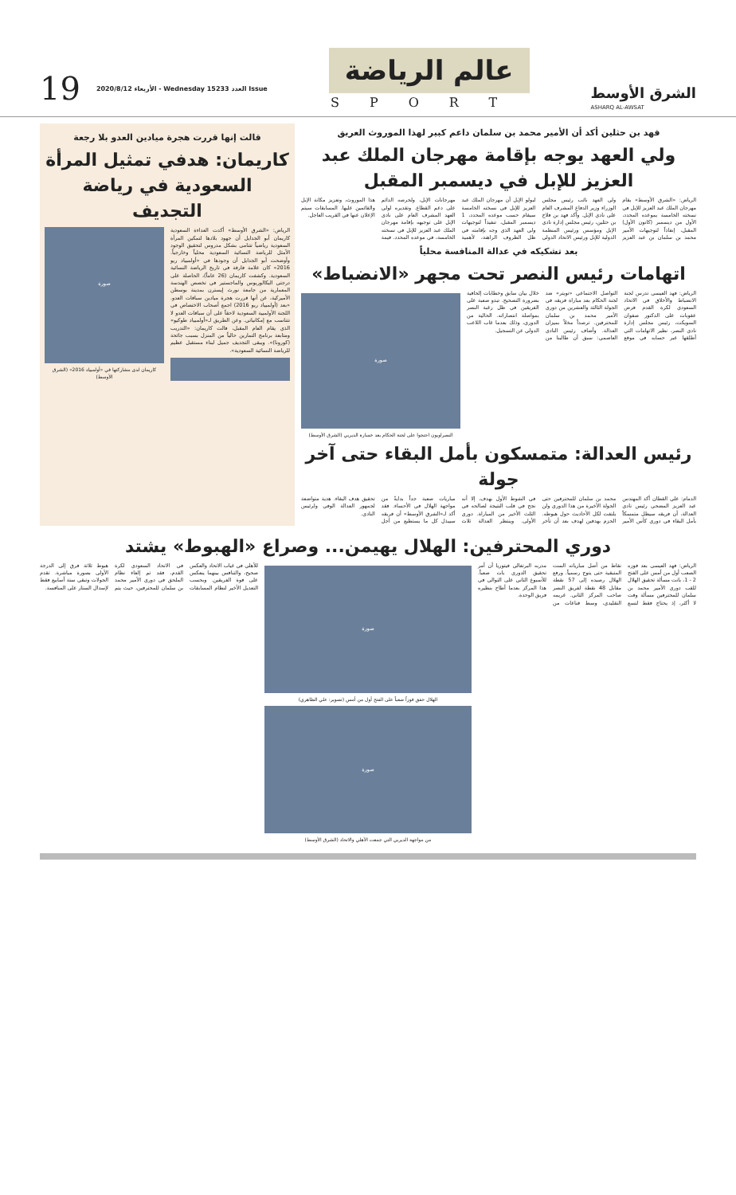الشرق الأوسط
ASHARQ AL-AWSAT
عالم الرياضة
SPORT
الأربعاء 2020/8/12 - Wednesday العدد 15233 Issue 19
فهد بن حثلين أكد أن الأمير محمد بن سلمان داعم كبير لهذا الموروث العريق
ولي العهد يوجه بإقامة مهرجان الملك عبد العزيز للإبل في ديسمبر المقبل
الرياض: «الشرق الأوسط» يقام مهرجان الملك عبد العزيز للإبل في نسخته الخامسة بموعده المحدد، الأول من ديسمبر (كانون الأول) المقبل، إنفاذاً لتوجيهات الأمير محمد بن سلمان بن عبد العزيز ولي العهد نائب رئيس مجلس الوزراء وزير الدفاع المشرف العام على نادي الإبل. وأكد فهد بن فلاح بن حثلين، رئيس مجلس إدارة نادي الإبل ومؤسس ورئيس المنظمة الدولية للإبل ورئيس الاتحاد الدولي لبولو الإبل أن مهرجان الملك عبد العزيز للإبل في نسخته الخامسة سيقام حسب موعده المحدد، 1 ديسمبر المقبل، تنفيذاً لتوجيهات ولي العهد الذي وجه بإقامته في ظل الظروف الراهنة، لأهمية مهرجانات الإبل، ولحرصه الدائم على دعم القطاع. وتقديره لولي العهد المشرف العام على نادي الإبل على توجيهه بإقامة مهرجان الملك عبد العزيز للإبل في نسخته الخامسة، في موعده المحدد. قيمة هذا الموروث، وتعزيز مكانة الإبل والقائمين عليها. المسابقات سيتم الإعلان عنها في القريب العاجل.
بعد تشكيكه في عدالة المنافسة محلياً
اتهامات رئيس النصر تحت مجهر «الانضباط»
الرياض: فهد العيسى تدرس لجنة الانضباط والأخلاق في الاتحاد السعودي لكرة القدم فرض عقوبات على الدكتور صفوان السويكت، رئيس مجلس إدارة نادي النصر، نظير الاتهامات التي أطلقها عبر حسابه في موقع التواصل الاجتماعي «تويتر» ضد لجنة الحكام بعد مباراة فريقه في الجولة الثالثة والعشرين من دوري الأمير محمد بن سلمان للمحترفين. ترصداً مخلاً بميزان العدالة. وأضاف رئيس النادي العاصمي: سبق أن طالبنا من خلال بيان سابق وخطابات إلحاقية بضرورة التصحيح. تبدو صعبة على الفريقين في ظل رغبة النصر بمواصلة انتصاراته. الحالية من الدوري، وذلك بعدما غاب اللاعب الدولي عن التسجيل.
صورة
النصراويون احتجوا على لجنة الحكام بعد خسارة الديربي (الشرق الأوسط)
رئيس العدالة: متمسكون بأمل البقاء حتى آخر جولة
الدمام: علي القطان أكد المهندس عبد العزيز المضحي رئيس نادي العدالة، أن فريقه سيظل متمسكاً بأمل البقاء في دوري كأس الأمير محمد بن سلمان للمحترفين حتى الجولة الأخيرة من هذا الدوري ولن يلتفت لكل الأحاديث حول هبوطه. الحزم بهدفين لهدف بعد أن تأخر في الشوط الأول بهدف، إلا أنه نجح في قلب النتيجة لصالحه في الثلث الأخير من المباراة. دوري الأولى. وينتظر العدالة ثلاث مباريات صعبة جداً بدايةً من مواجهة الهلال في الأحساء. فقد أكد لـ«الشرق الأوسط» أن فريقه سيبذل كل ما يستطيع من أجل تحقيق هدف البقاء. هدية متواضعة لجمهور العدالة الوفي ولرئيس النادي.
قالت إنها قررت هجرة ميادين العدو بلا رجعة
كاريمان: هدفي تمثيل المرأة السعودية في رياضة التجديف
الرياض: «الشرق الأوسط» أكدت العداءة السعودية كاريمان أبو الجدايل أن جهود بلادها لتمكين المرأة السعودية رياضياً تتنامى بشكل مدروس لتحقيق الوجود الأمثل للرياضة النسائية السعودية محلياً وخارجياً. وأوضحت أبو الجدايل أن وجودها في «أولمبياد ريو 2016» كان علامة فارقة في تاريخ الرياضة النسائية السعودية. وكشفت كاريمان (26 عاماً)، الحاصلة على درجتي البكالوريوس والماجستير في تخصص الهندسة المعمارية من جامعة نورث إيسترن بمدينة بوسطن الأميركية، عن أنها قررت هجرة ميادين سباقات العدو. «بعد (أولمبياد ريو 2016) اجمع أصحاب الاختصاص في اللجنة الأولمبية السعودية لاحقاً على أن سباقات العدو لا تتناسب مع إمكانياتي. وعن الطريق لـ«أولمبياد طوكيو» الذي يقام العام المقبل، قالت كاريمان: «التدريب ومتابعة برنامج التمارين حالياً من المنزل بسبب جائحة (كورونا)». ويبقى التجديف جميل لبناء مستقبل عظيم للرياضة النسائية السعودية».
صورة
كاريمان لدى مشاركتها في «أولمبياد 2016» (الشرق الأوسط)
دوري المحترفين: الهلال يهيمن... وصراع «الهبوط» يشتد
الرياض: فهد العيسى بعد فوزه الصعب أول من أمس على الفتح 2 - 1، باتت مسألة تحقيق الهلال للقب دوري الأمير محمد بن سلمان للمحترفين مسألة وقت لا أكثر، إذ يحتاج فقط لتسع نقاط من أصل مبارياته الست المتبقية حتى يتوج رسمياً. ورفع الهلال رصيده إلى 57 نقطة مقابل 48 نقطة لفريق النصر صاحب المركز الثاني. غريمه التقليدي، وسط قناعات من مدربه البرتغالي فيتوريا أن أمر تحقيق الدوري بات صعباً. للأسبوع الثاني على التوالي في هذا المركز بعدما أطاح بنظيره فريق الوحدة.
صورة
الهلال حقق فوزاً صعباً على الفتح أول من أمس (تصوير: علي الظاهري)
صورة
من مواجهة الديربي التي جمعت الأهلي والاتحاد (الشرق الأوسط)
للأهلي في غياب الاتحاد والعكس صحيح، والتنافس بينهما ينعكس على قوة الفريقين. وبحسب التعديل الأخير لنظام المسابقات في الاتحاد السعودي لكرة القدم، فقد تم إلغاء نظام الملحق في دوري الأمير محمد بن سلمان للمحترفين، حيث يتم هبوط ثلاثة فرق إلى الدرجة الأولى بصورة مباشرة. تقدم الجولات وتبقي ستة أسابيع فقط لإسدال الستار على المنافسة.